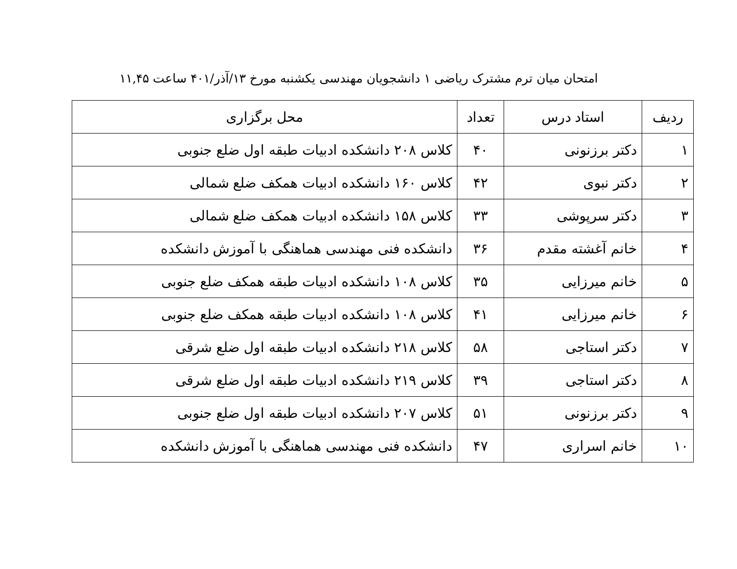امتحان میان ترم مشترک ریاضی ۱ دانشجویان مهندسی یکشنبه مورخ ۱۳/آذر/۴۰۱ ساعت ۱۱,۴۵
| ردیف | استاد درس | تعداد | محل برگزاری |
| --- | --- | --- | --- |
| ۱ | دکتر برزنونی | ۴۰ | کلاس ۲۰۸ دانشکده ادبیات طبقه اول ضلع جنوبی |
| ۲ | دکتر نبوی | ۴۲ | کلاس ۱۶۰ دانشکده ادبیات همکف ضلع شمالی |
| ۳ | دکتر سرپوشی | ۳۳ | کلاس ۱۵۸ دانشکده ادبیات همکف ضلع شمالی |
| ۴ | خانم آغشته مقدم | ۳۶ | دانشکده فنی مهندسی هماهنگی با آموزش دانشکده |
| ۵ | خانم میرزایی | ۳۵ | کلاس ۱۰۸ دانشکده ادبیات طبقه همکف ضلع جنوبی |
| ۶ | خانم میرزایی | ۴۱ | کلاس ۱۰۸ دانشکده ادبیات طبقه همکف ضلع جنوبی |
| ۷ | دکتر استاجی | ۵۸ | کلاس ۲۱۸ دانشکده ادبیات طبقه اول ضلع شرقی |
| ۸ | دکتر استاجی | ۳۹ | کلاس ۲۱۹ دانشکده ادبیات طبقه اول ضلع شرقی |
| ۹ | دکتر برزنونی | ۵۱ | کلاس ۲۰۷ دانشکده ادبیات طبقه اول ضلع جنوبی |
| ۱۰ | خانم اسراری | ۴۷ | دانشکده فنی مهندسی هماهنگی با آموزش دانشکده |